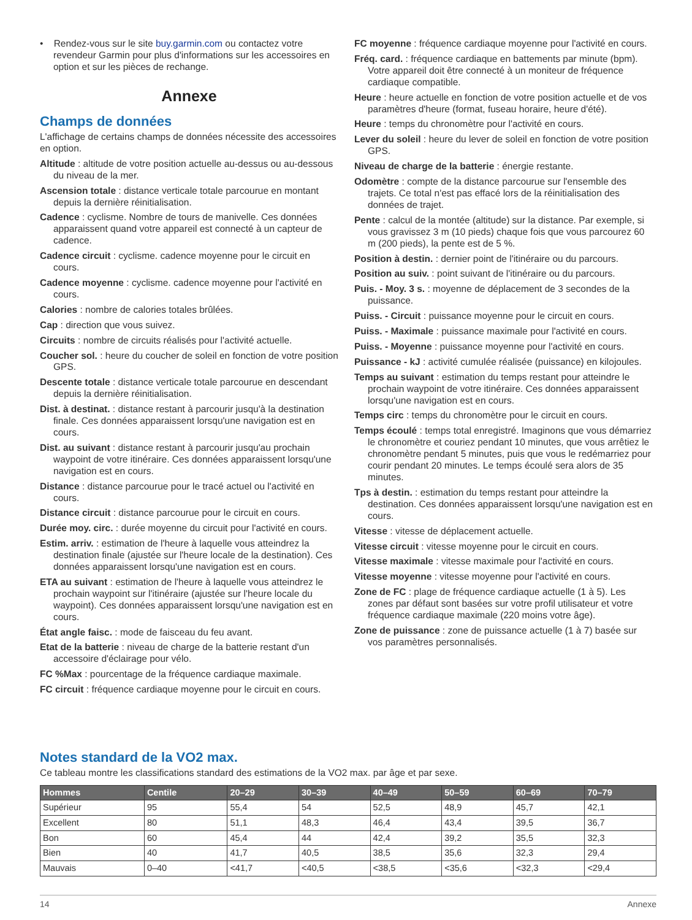• Rendez-vous sur le site buy.garmin.com ou contactez votre revendeur Garmin pour plus d'informations sur les accessoires en option et sur les pièces de rechange.
Annexe
Champs de données
L'affichage de certains champs de données nécessite des accessoires en option.
Altitude : altitude de votre position actuelle au-dessus ou au-dessous du niveau de la mer.
Ascension totale : distance verticale totale parcourue en montant depuis la dernière réinitialisation.
Cadence : cyclisme. Nombre de tours de manivelle. Ces données apparaissent quand votre appareil est connecté à un capteur de cadence.
Cadence circuit : cyclisme. cadence moyenne pour le circuit en cours.
Cadence moyenne : cyclisme. cadence moyenne pour l'activité en cours.
Calories : nombre de calories totales brûlées.
Cap : direction que vous suivez.
Circuits : nombre de circuits réalisés pour l'activité actuelle.
Coucher sol. : heure du coucher de soleil en fonction de votre position GPS.
Descente totale : distance verticale totale parcourue en descendant depuis la dernière réinitialisation.
Dist. à destinat. : distance restant à parcourir jusqu'à la destination finale. Ces données apparaissent lorsqu'une navigation est en cours.
Dist. au suivant : distance restant à parcourir jusqu'au prochain waypoint de votre itinéraire. Ces données apparaissent lorsqu'une navigation est en cours.
Distance : distance parcourue pour le tracé actuel ou l'activité en cours.
Distance circuit : distance parcourue pour le circuit en cours.
Durée moy. circ. : durée moyenne du circuit pour l'activité en cours.
Estim. arriv. : estimation de l'heure à laquelle vous atteindrez la destination finale (ajustée sur l'heure locale de la destination). Ces données apparaissent lorsqu'une navigation est en cours.
ETA au suivant : estimation de l'heure à laquelle vous atteindrez le prochain waypoint sur l'itinéraire (ajustée sur l'heure locale du waypoint). Ces données apparaissent lorsqu'une navigation est en cours.
État angle faisc. : mode de faisceau du feu avant.
Etat de la batterie : niveau de charge de la batterie restant d'un accessoire d'éclairage pour vélo.
FC %Max : pourcentage de la fréquence cardiaque maximale.
FC circuit : fréquence cardiaque moyenne pour le circuit en cours.
FC moyenne : fréquence cardiaque moyenne pour l'activité en cours.
Fréq. card. : fréquence cardiaque en battements par minute (bpm). Votre appareil doit être connecté à un moniteur de fréquence cardiaque compatible.
Heure : heure actuelle en fonction de votre position actuelle et de vos paramètres d'heure (format, fuseau horaire, heure d'été).
Heure : temps du chronomètre pour l'activité en cours.
Lever du soleil : heure du lever de soleil en fonction de votre position GPS.
Niveau de charge de la batterie : énergie restante.
Odomètre : compte de la distance parcourue sur l'ensemble des trajets. Ce total n'est pas effacé lors de la réinitialisation des données de trajet.
Pente : calcul de la montée (altitude) sur la distance. Par exemple, si vous gravissez 3 m (10 pieds) chaque fois que vous parcourez 60 m (200 pieds), la pente est de 5 %.
Position à destin. : dernier point de l'itinéraire ou du parcours.
Position au suiv. : point suivant de l'itinéraire ou du parcours.
Puis. - Moy. 3 s. : moyenne de déplacement de 3 secondes de la puissance.
Puiss. - Circuit : puissance moyenne pour le circuit en cours.
Puiss. - Maximale : puissance maximale pour l'activité en cours.
Puiss. - Moyenne : puissance moyenne pour l'activité en cours.
Puissance - kJ : activité cumulée réalisée (puissance) en kilojoules.
Temps au suivant : estimation du temps restant pour atteindre le prochain waypoint de votre itinéraire. Ces données apparaissent lorsqu'une navigation est en cours.
Temps circ : temps du chronomètre pour le circuit en cours.
Temps écoulé : temps total enregistré. Imaginons que vous démarriez le chronomètre et couriez pendant 10 minutes, que vous arrêtiez le chronomètre pendant 5 minutes, puis que vous le redémarriez pour courir pendant 20 minutes. Le temps écoulé sera alors de 35 minutes.
Tps à destin. : estimation du temps restant pour atteindre la destination. Ces données apparaissent lorsqu'une navigation est en cours.
Vitesse : vitesse de déplacement actuelle.
Vitesse circuit : vitesse moyenne pour le circuit en cours.
Vitesse maximale : vitesse maximale pour l'activité en cours.
Vitesse moyenne : vitesse moyenne pour l'activité en cours.
Zone de FC : plage de fréquence cardiaque actuelle (1 à 5). Les zones par défaut sont basées sur votre profil utilisateur et votre fréquence cardiaque maximale (220 moins votre âge).
Zone de puissance : zone de puissance actuelle (1 à 7) basée sur vos paramètres personnalisés.
Notes standard de la VO2 max.
Ce tableau montre les classifications standard des estimations de la VO2 max. par âge et par sexe.
| Hommes | Centile | 20–29 | 30–39 | 40–49 | 50–59 | 60–69 | 70–79 |
| --- | --- | --- | --- | --- | --- | --- | --- |
| Supérieur | 95 | 55,4 | 54 | 52,5 | 48,9 | 45,7 | 42,1 |
| Excellent | 80 | 51,1 | 48,3 | 46,4 | 43,4 | 39,5 | 36,7 |
| Bon | 60 | 45,4 | 44 | 42,4 | 39,2 | 35,5 | 32,3 |
| Bien | 40 | 41,7 | 40,5 | 38,5 | 35,6 | 32,3 | 29,4 |
| Mauvais | 0–40 | <41,7 | <40,5 | <38,5 | <35,6 | <32,3 | <29,4 |
14 Annexe